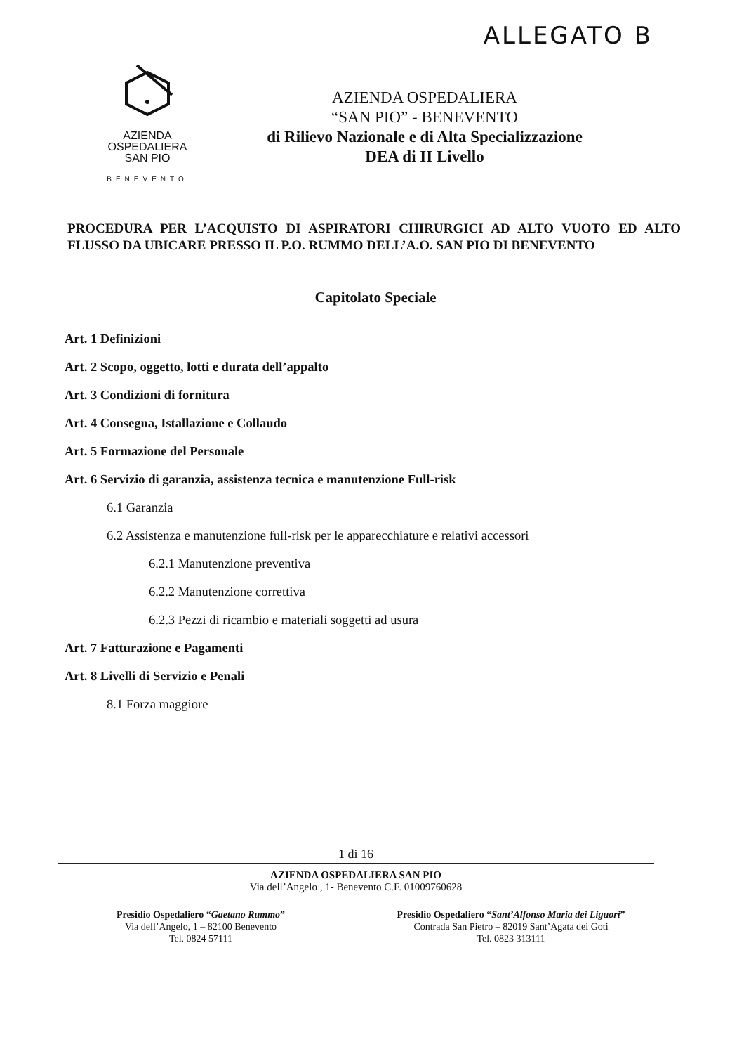ALLEGATO B
AZIENDA
OSPEDALIERA
SAN PIO
BENEVENTO
AZIENDA OSPEDALIERA
“SAN PIO” - BENEVENTO
di Rilievo Nazionale e di Alta Specializzazione
DEA di II Livello
PROCEDURA PER L’ACQUISTO DI ASPIRATORI CHIRURGICI AD ALTO VUOTO ED ALTO FLUSSO DA UBICARE PRESSO IL P.O. RUMMO DELL’A.O. SAN PIO DI BENEVENTO
Capitolato Speciale
Art. 1 Definizioni
Art. 2 Scopo, oggetto, lotti e durata dell’appalto
Art. 3 Condizioni di fornitura
Art. 4 Consegna, Istallazione e Collaudo
Art. 5 Formazione del Personale
Art. 6 Servizio di garanzia, assistenza tecnica e manutenzione Full-risk
6.1 Garanzia
6.2 Assistenza e manutenzione full-risk per le apparecchiature e relativi accessori
6.2.1 Manutenzione preventiva
6.2.2 Manutenzione correttiva
6.2.3 Pezzi di ricambio e materiali soggetti ad usura
Art. 7 Fatturazione e Pagamenti
Art. 8 Livelli di Servizio e Penali
8.1 Forza maggiore
1 di 16
AZIENDA OSPEDALIERA SAN PIO
Via dell’Angelo , 1- Benevento C.F. 01009760628
Presidio Ospedaliero “Gaetano Rummo”
Via dell’Angelo, 1 – 82100 Benevento
Tel. 0824 57111
Presidio Ospedaliero “Sant’Alfonso Maria dei Liguori”
Contrada San Pietro – 82019 Sant’Agata dei Goti
Tel. 0823 313111